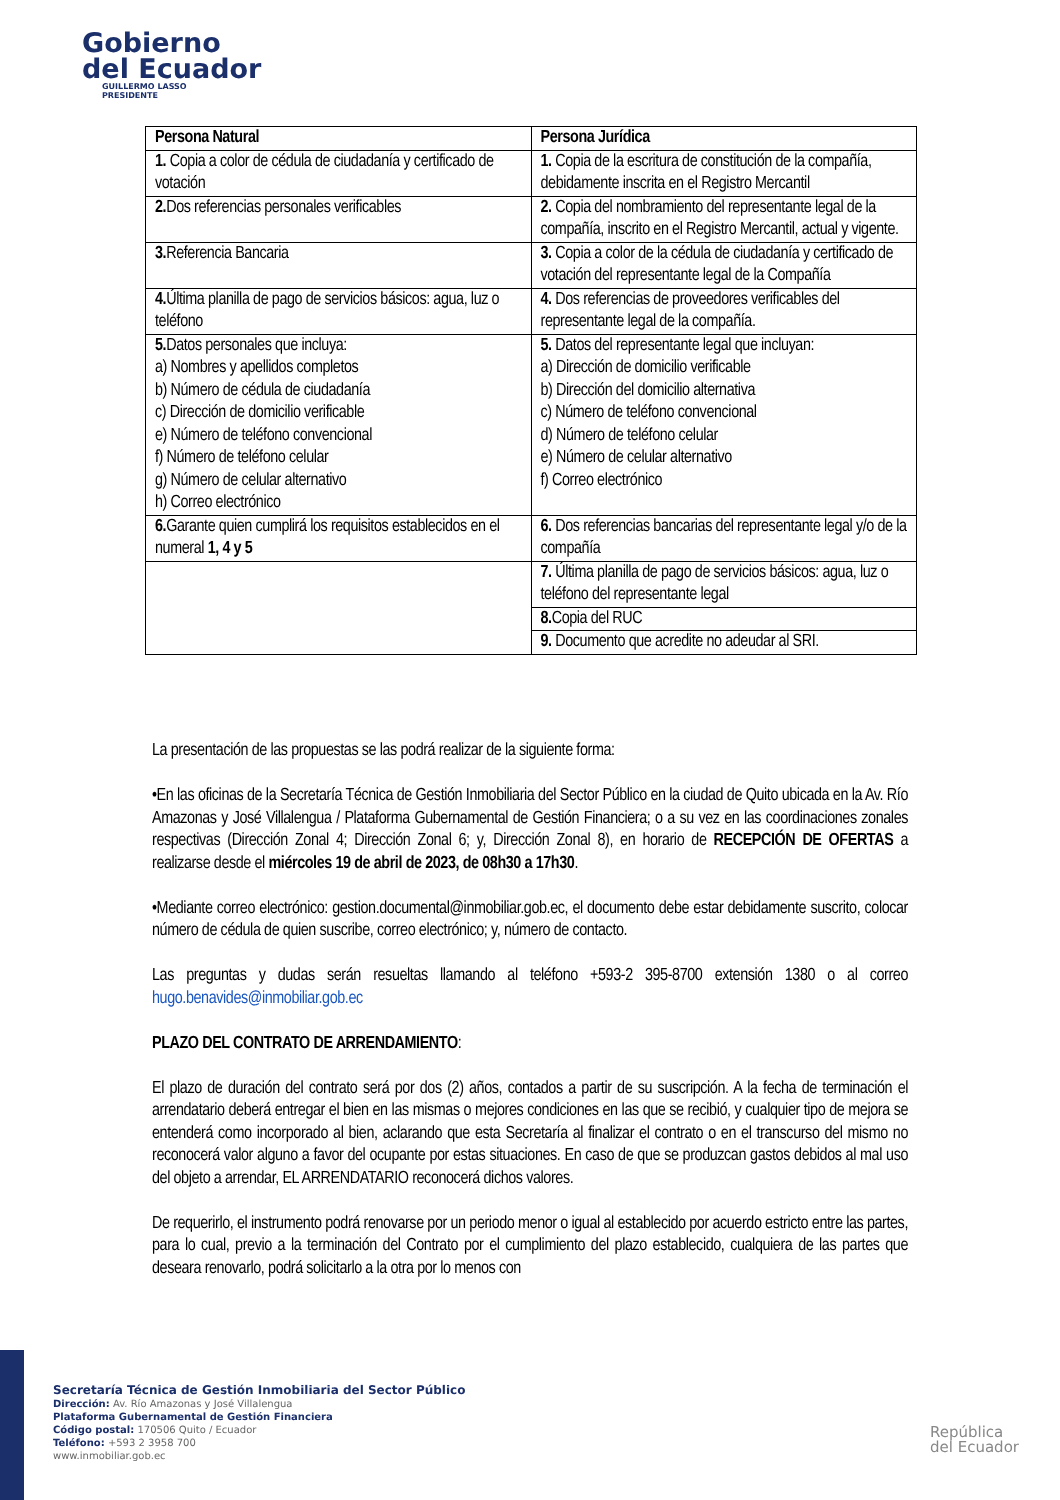Gobierno
del Ecuador
GUILLERMO LASSO
PRESIDENTE
| Persona Natural | Persona Jurídica |
| --- | --- |
| 1. Copia a color de cédula de ciudadanía y certificado de votación | 1. Copia de la escritura de constitución de la compañía, debidamente inscrita en el Registro Mercantil |
| 2. Dos referencias personales verificables | 2. Copia del nombramiento del representante legal de la compañía, inscrito en el Registro Mercantil, actual y vigente. |
| 3. Referencia Bancaria | 3. Copia a color de la cédula de ciudadanía y certificado de votación del representante legal de la Compañía |
| 4. Última planilla de pago de servicios básicos: agua, luz o teléfono | 4. Dos referencias de proveedores verificables del representante legal de la compañía. |
| 5. Datos personales que incluya: a) Nombres y apellidos completos b) Número de cédula de ciudadanía c) Dirección de domicilio verificable e) Número de teléfono convencional f) Número de teléfono celular g) Número de celular alternativo h) Correo electrónico | 5. Datos del representante legal que incluyan: a) Dirección de domicilio verificable b) Dirección del domicilio alternativa c) Número de teléfono convencional d) Número de teléfono celular e) Número de celular alternativo f) Correo electrónico |
| 6. Garante quien cumplirá los requisitos establecidos en el numeral 1, 4 y 5 | 6. Dos referencias bancarias del representante legal y/o de la compañía |
| | 7. Última planilla de pago de servicios básicos: agua, luz o teléfono del representante legal |
| | 8. Copia del RUC |
| | 9. Documento que acredite no adeudar al SRI. |
La presentación de las propuestas se las podrá realizar de la siguiente forma:
•En las oficinas de la Secretaría Técnica de Gestión Inmobiliaria del Sector Público en la ciudad de Quito ubicada en la Av. Río Amazonas y José Villalengua / Plataforma Gubernamental de Gestión Financiera; o a su vez en las coordinaciones zonales respectivas (Dirección Zonal 4; Dirección Zonal 6; y, Dirección Zonal 8), en horario de RECEPCIÓN DE OFERTAS a realizarse desde el miércoles 19 de abril de 2023, de 08h30 a 17h30.
•Mediante correo electrónico: gestion.documental@inmobiliar.gob.ec, el documento debe estar debidamente suscrito, colocar número de cédula de quien suscribe, correo electrónico; y, número de contacto.
Las preguntas y dudas serán resueltas llamando al teléfono +593-2 395-8700 extensión 1380 o al correo hugo.benavides@inmobiliar.gob.ec
PLAZO DEL CONTRATO DE ARRENDAMIENTO:
El plazo de duración del contrato será por dos (2) años, contados a partir de su suscripción. A la fecha de terminación el arrendatario deberá entregar el bien en las mismas o mejores condiciones en las que se recibió, y cualquier tipo de mejora se entenderá como incorporado al bien, aclarando que esta Secretaría al finalizar el contrato o en el transcurso del mismo no reconocerá valor alguno a favor del ocupante por estas situaciones. En caso de que se produzcan gastos debidos al mal uso del objeto a arrendar, EL ARRENDATARIO reconocerá dichos valores.
De requerirlo, el instrumento podrá renovarse por un periodo menor o igual al establecido por acuerdo estricto entre las partes, para lo cual, previo a la terminación del Contrato por el cumplimiento del plazo establecido, cualquiera de las partes que deseara renovarlo, podrá solicitarlo a la otra por lo menos con
Secretaría Técnica de Gestión Inmobiliaria del Sector Público
Dirección: Av. Río Amazonas y José Villalengua
Plataforma Gubernamental de Gestión Financiera
Código postal: 170506 Quito / Ecuador
Teléfono: +593 2 3958 700
www.inmobiliar.gob.ec
República
del Ecuador